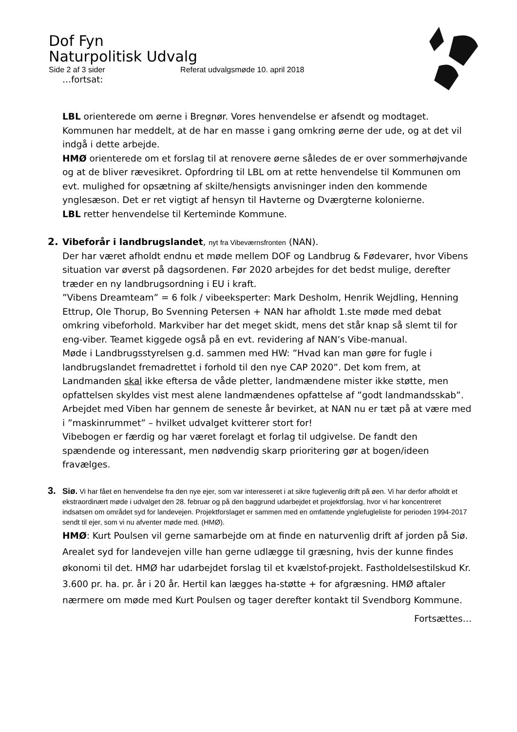Dof Fyn
Naturpolitisk Udvalg
Side 2 af 3 sider Referat udvalgsmøde 10. april 2018
…fortsat:
LBL orienterede om øerne i Bregnør. Vores henvendelse er afsendt og modtaget. Kommunen har meddelt, at de har en masse i gang omkring øerne der ude, og at det vil indgå i dette arbejde.
HMØ orienterede om et forslag til at renovere øerne således de er over sommerhøjvande og at de bliver rævesikret. Opfordring til LBL om at rette henvendelse til Kommunen om evt. mulighed for opsætning af skilte/hensigts anvisninger inden den kommende ynglesæson. Det er ret vigtigt af hensyn til Havterne og Dværgterne kolonierne.
LBL retter henvendelse til Kerteminde Kommune.
2. Vibeforår i landbrugslandet, nyt fra Vibeværnsfronten (NAN).
Der har været afholdt endnu et møde mellem DOF og Landbrug & Fødevarer, hvor Vibens situation var øverst på dagsordenen. Før 2020 arbejdes for det bedst mulige, derefter træder en ny landbrugsordning i EU i kraft.
”Vibens Dreamteam” = 6 folk / vibeeksperter: Mark Desholm, Henrik Wejdling, Henning Ettrup, Ole Thorup, Bo Svenning Petersen + NAN har afholdt 1.ste møde med debat omkring vibeforhold. Markviber har det meget skidt, mens det står knap så slemt til for eng-viber. Teamet kiggede også på en evt. revidering af NAN’s Vibe-manual.
Møde i Landbrugsstyrelsen g.d. sammen med HW: ”Hvad kan man gøre for fugle i landbrugslandet fremadrettet i forhold til den nye CAP 2020”. Det kom frem, at Landmanden skal ikke eftersa de våde pletter, landmændene mister ikke støtte, men opfattelsen skyldes vist mest alene landmændenes opfattelse af ”godt landmandsskab”.
Arbejdet med Viben har gennem de seneste år bevirket, at NAN nu er tæt på at være med i ”maskinrummet” – hvilket udvalget kvitterer stort for!
Vibebogen er færdig og har været forelagt et forlag til udgivelse. De fandt den spændende og interessant, men nødvendig skarp prioritering gør at bogen/ideen fravælges.
3. Siø. Vi har fået en henvendelse fra den nye ejer, som var interesseret i at sikre fuglevenlig drift på øen. Vi har derfor afholdt et ekstraordinært møde i udvalget den 28. februar og på den baggrund udarbejdet et projektforslag, hvor vi har koncentreret indsatsen om området syd for landevejen. Projektforslaget er sammen med en omfattende ynglefugleliste for perioden 1994-2017 sendt til ejer, som vi nu afventer møde med. (HMØ).
HMØ: Kurt Poulsen vil gerne samarbejde om at finde en naturvenlig drift af jorden på Siø. Arealet syd for landevejen ville han gerne udlægge til græsning, hvis der kunne findes økonomi til det. HMØ har udarbejdet forslag til et kvælstof-projekt. Fastholdelsestilskud Kr. 3.600 pr. ha. pr. år i 20 år. Hertil kan lægges ha-støtte + for afgræsning. HMØ aftaler nærmere om møde med Kurt Poulsen og tager derefter kontakt til Svendborg Kommune.
Fortsættes…